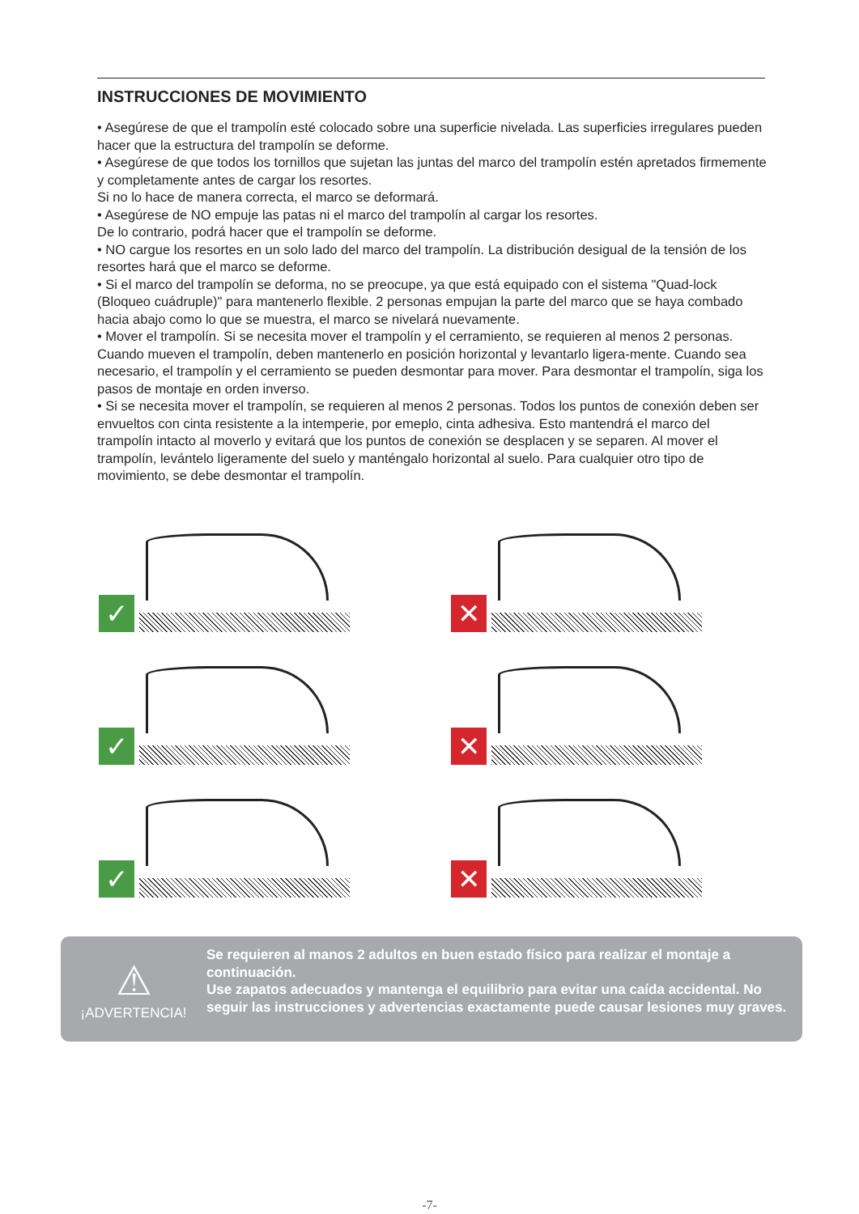INSTRUCCIONES DE MOVIMIENTO
• Asegúrese de que el trampolín esté colocado sobre una superficie nivelada. Las superficies irregulares pueden hacer que la estructura del trampolín se deforme.
• Asegúrese de que todos los tornillos que sujetan las juntas del marco del trampolín estén apretados firmemente y completamente antes de cargar los resortes.
Si no lo hace de manera correcta, el marco se deformará.
• Asegúrese de NO empuje las patas ni el marco del trampolín al cargar los resortes.
De lo contrario, podrá hacer que el trampolín se deforme.
• NO cargue los resortes en un solo lado del marco del trampolín. La distribución desigual de la tensión de los resortes hará que el marco se deforme.
• Si el marco del trampolín se deforma, no se preocupe, ya que está equipado con el sistema "Quad-lock (Bloqueo cuádruple)" para mantenerlo flexible. 2 personas empujan la parte del marco que se haya combado hacia abajo como lo que se muestra, el marco se nivelará nuevamente.
• Mover el trampolín. Si se necesita mover el trampolín y el cerramiento, se requieren al menos 2 personas. Cuando mueven el trampolín, deben mantenerlo en posición horizontal y levantarlo ligera-mente. Cuando sea necesario, el trampolín y el cerramiento se pueden desmontar para mover. Para desmontar el trampolín, siga los pasos de montaje en orden inverso.
• Si se necesita mover el trampolín, se requieren al menos 2 personas. Todos los puntos de conexión deben ser envueltos con cinta resistente a la intemperie, por emeplo, cinta adhesiva. Esto mantendrá el marco del trampolín intacto al moverlo y evitará que los puntos de conexión se desplacen y se separen. Al mover el trampolín, levántelo ligeramente del suelo y manténgalo horizontal al suelo. Para cualquier otro tipo de movimiento, se debe desmontar el trampolín.
✓
✕
✓
✕
✓
✕
⚠
¡ADVERTENCIA!
Se requieren al manos 2 adultos en buen estado físico para realizar el montaje a continuación.
Use zapatos adecuados y mantenga el equilibrio para evitar una caída accidental. No seguir las instrucciones y advertencias exactamente puede causar lesiones muy graves.
-7-